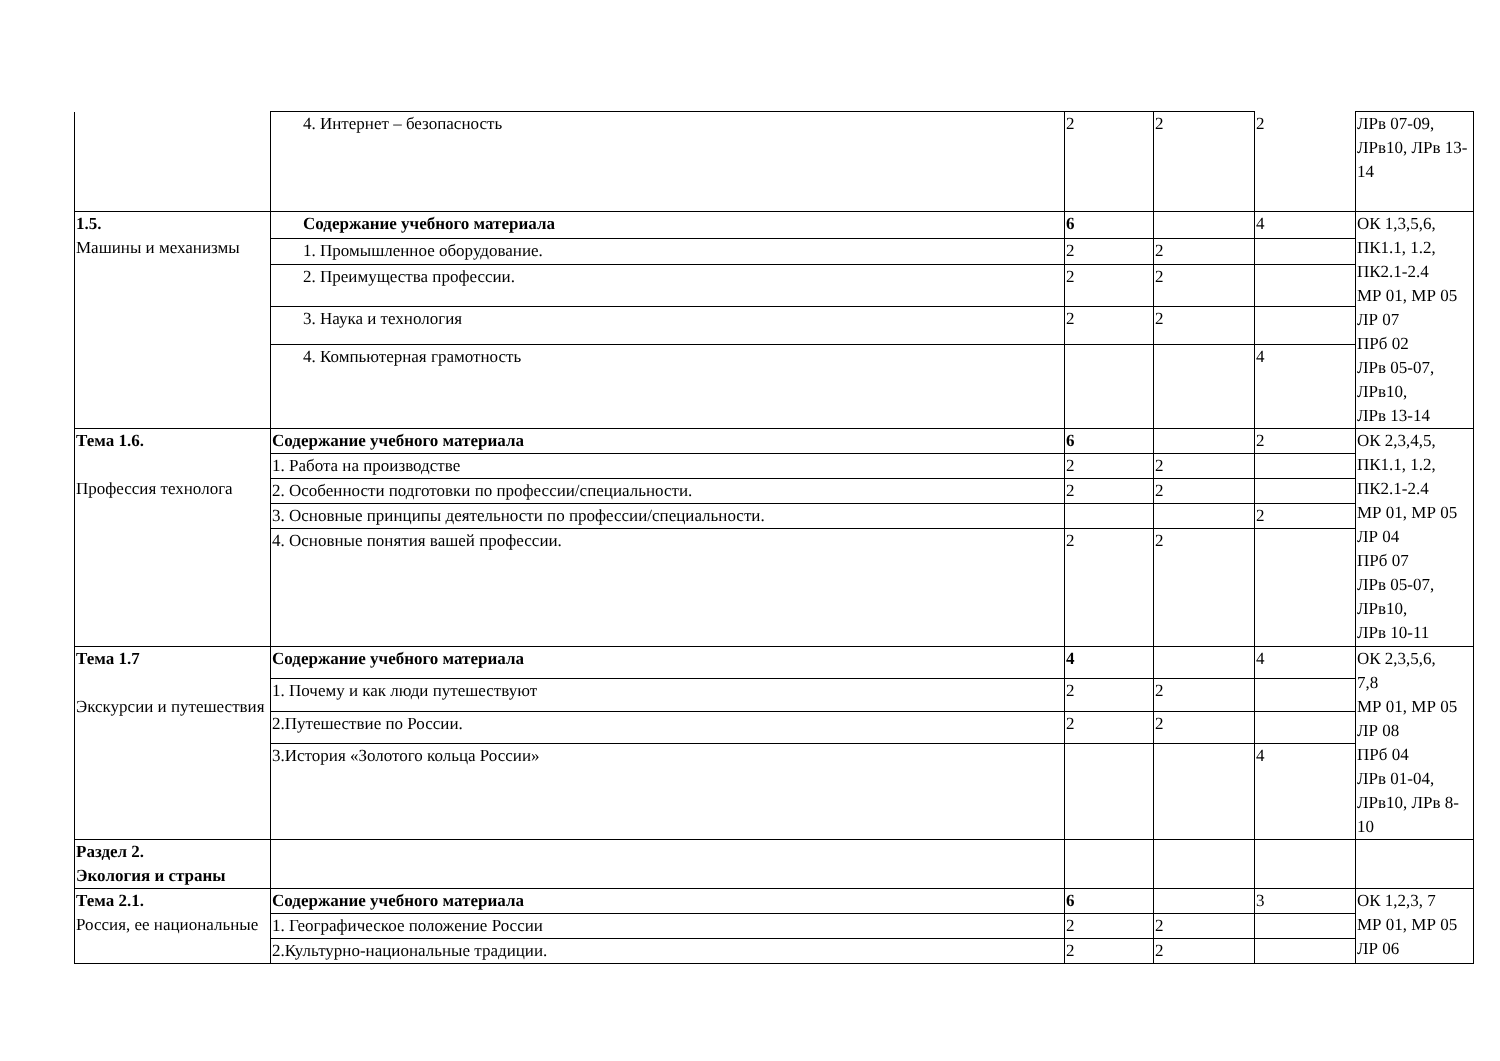| | 4. Интернет – безопасность | 2 | 2 | 2 | ЛРв 07-09, ЛРв10, ЛРв 13-14 |
| 1.5. Машины и механизмы | Содержание учебного материала | 6 | | 4 | ОК 1,3,5,6, ПК1.1, 1.2, ПК2.1-2.4 МР 01, МР 05 ЛР 07 ПРб 02 ЛРв 05-07, ЛРв10, ЛРв 13-14 |
| | 1. Промышленное оборудование. | 2 | 2 | | |
| | 2. Преимущества профессии. | 2 | 2 | | |
| | 3. Наука и технология | 2 | 2 | | |
| | 4. Компьютерная грамотность | | | 4 | |
| Тема 1.6. Профессия технолога | Содержание учебного материала | 6 | | 2 | ОК 2,3,4,5, ПК1.1, 1.2, ПК2.1-2.4 МР 01, МР 05 ЛР 04 ПРб 07 ЛРв 05-07, ЛРв10, ЛРв 10-11 |
| | 1. Работа на производстве | 2 | 2 | | |
| | 2. Особенности подготовки по профессии/специальности. | 2 | 2 | | |
| | 3. Основные принципы деятельности по профессии/специальности. | | | 2 | |
| | 4. Основные понятия вашей профессии. | 2 | 2 | | |
| Тема 1.7 Экскурсии и путешествия | Содержание учебного материала | 4 | | 4 | ОК 2,3,5,6, 7,8 МР 01, МР 05 ЛР 08 ПРб 04 ЛРв 01-04, ЛРв10, ЛРв 8-10 |
| | 1. Почему и как люди путешествуют | 2 | 2 | | |
| | 2.Путешествие по России. | 2 | 2 | | |
| | 3.История «Золотого кольца России» | | | 4 | |
| Раздел 2. Экология и страны | | | | | |
| Тема 2.1. Россия, ее национальные | Содержание учебного материала | 6 | | 3 | ОК 1,2,3, 7 МР 01, МР 05 ЛР 06 |
| | 1. Географическое положение России | 2 | 2 | | |
| | 2.Культурно-национальные традиции. | 2 | 2 | | |